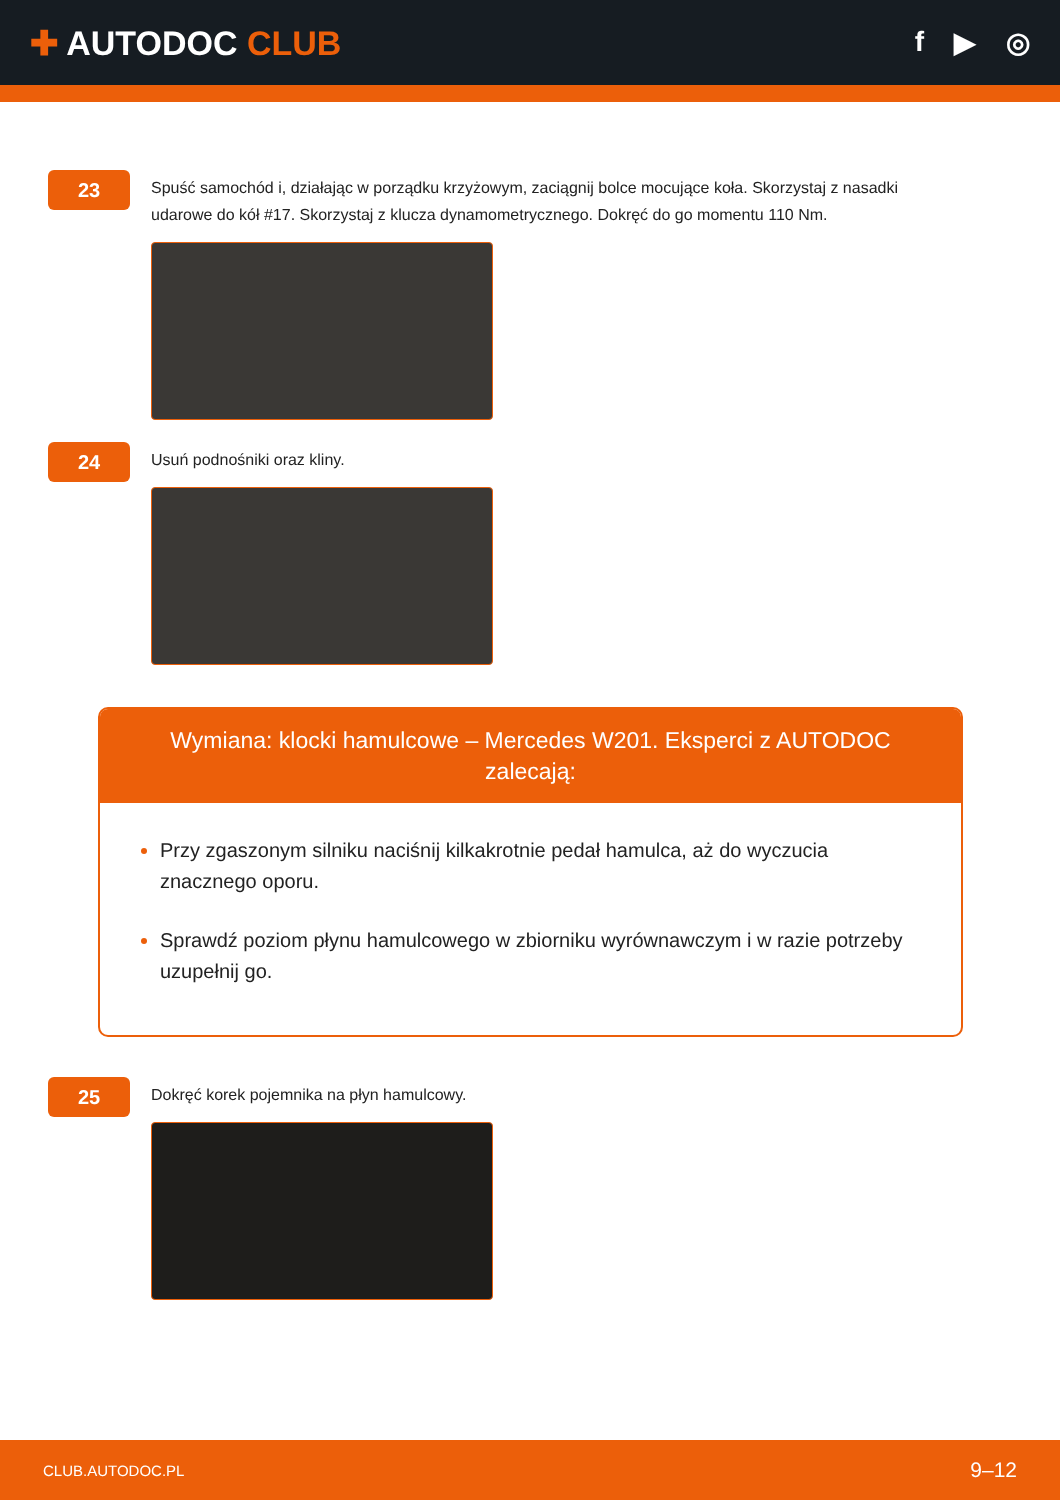✚ AUTODOC CLUB
f ▶ ◎
23
Spuść samochód i, działając w porządku krzyżowym, zaciągnij bolce mocujące koła. Skorzystaj z nasadki udarowe do kół #17. Skorzystaj z klucza dynamometrycznego. Dokręć do go momentu 110 Nm.
24
Usuń podnośniki oraz kliny.
Wymiana: klocki hamulcowe – Mercedes W201. Eksperci z AUTODOC zalecają:
Przy zgaszonym silniku naciśnij kilkakrotnie pedał hamulca, aż do wyczucia znacznego oporu.
Sprawdź poziom płynu hamulcowego w zbiorniku wyrównawczym i w razie potrzeby uzupełnij go.
25
Dokręć korek pojemnika na płyn hamulcowy.
CLUB.AUTODOC.PL 9–12